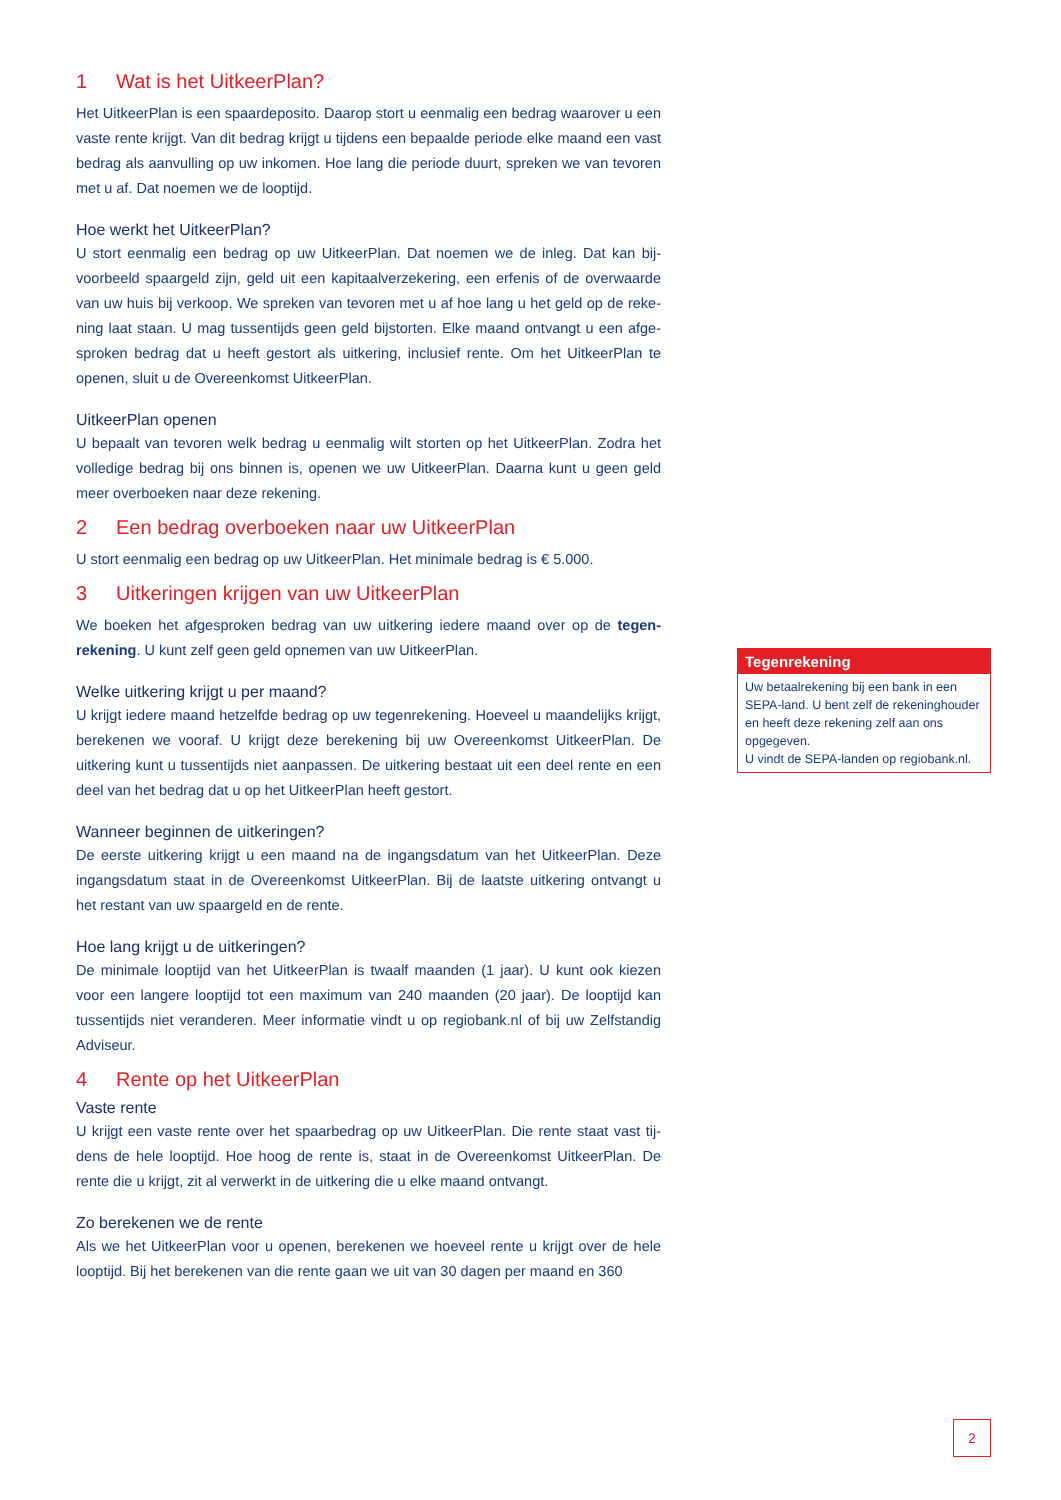1 Wat is het UitkeerPlan?
Het UitkeerPlan is een spaardeposito. Daarop stort u eenmalig een bedrag waarover u een vaste rente krijgt. Van dit bedrag krijgt u tijdens een bepaalde periode elke maand een vast bedrag als aanvulling op uw inkomen. Hoe lang die periode duurt, spreken we van tevoren met u af. Dat noemen we de looptijd.
Hoe werkt het UitkeerPlan?
U stort eenmalig een bedrag op uw UitkeerPlan. Dat noemen we de inleg. Dat kan bij­voorbeeld spaargeld zijn, geld uit een kapitaalverzekering, een erfenis of de overwaarde van uw huis bij verkoop. We spreken van tevoren met u af hoe lang u het geld op de reke­ning laat staan. U mag tussentijds geen geld bijstorten. Elke maand ontvangt u een afge­sproken bedrag dat u heeft gestort als uitkering, inclusief rente. Om het UitkeerPlan te openen, sluit u de Overeenkomst UitkeerPlan.
UitkeerPlan openen
U bepaalt van tevoren welk bedrag u eenmalig wilt storten op het UitkeerPlan. Zodra het volledige bedrag bij ons binnen is, openen we uw UitkeerPlan. Daarna kunt u geen geld meer overboeken naar deze rekening.
2 Een bedrag overboeken naar uw UitkeerPlan
U stort eenmalig een bedrag op uw UitkeerPlan. Het minimale bedrag is € 5.000.
3 Uitkeringen krijgen van uw UitkeerPlan
We boeken het afgesproken bedrag van uw uitkering iedere maand over op de tegen­rekening. U kunt zelf geen geld opnemen van uw UitkeerPlan.
Welke uitkering krijgt u per maand?
U krijgt iedere maand hetzelfde bedrag op uw tegenrekening. Hoeveel u maandelijks krijgt, berekenen we vooraf. U krijgt deze berekening bij uw Overeenkomst UitkeerPlan. De uitkering kunt u tussentijds niet aanpassen. De uitkering bestaat uit een deel rente en een deel van het bedrag dat u op het UitkeerPlan heeft gestort.
Wanneer beginnen de uitkeringen?
De eerste uitkering krijgt u een maand na de ingangsdatum van het UitkeerPlan. Deze ingangsdatum staat in de Overeenkomst UitkeerPlan. Bij de laatste uitkering ontvangt u het restant van uw spaargeld en de rente.
Hoe lang krijgt u de uitkeringen?
De minimale looptijd van het UitkeerPlan is twaalf maanden (1 jaar). U kunt ook kiezen voor een langere looptijd tot een maximum van 240 maanden (20 jaar). De looptijd kan tussentijds niet veranderen. Meer informatie vindt u op regiobank.nl of bij uw Zelfstandig Adviseur.
4 Rente op het UitkeerPlan
Vaste rente
U krijgt een vaste rente over het spaarbedrag op uw UitkeerPlan. Die rente staat vast tij­dens de hele looptijd. Hoe hoog de rente is, staat in de Overeenkomst UitkeerPlan. De rente die u krijgt, zit al verwerkt in de uitkering die u elke maand ontvangt.
Zo berekenen we de rente
Als we het UitkeerPlan voor u openen, berekenen we hoeveel rente u krijgt over de hele looptijd. Bij het berekenen van die rente gaan we uit van 30 dagen per maand en 360
Tegenrekening
Uw betaalrekening bij een bank in een SEPA-land. U bent zelf de rekeninghouder en heeft deze rekening zelf aan ons opgegeven.
U vindt de SEPA-landen op regiobank.nl.
2